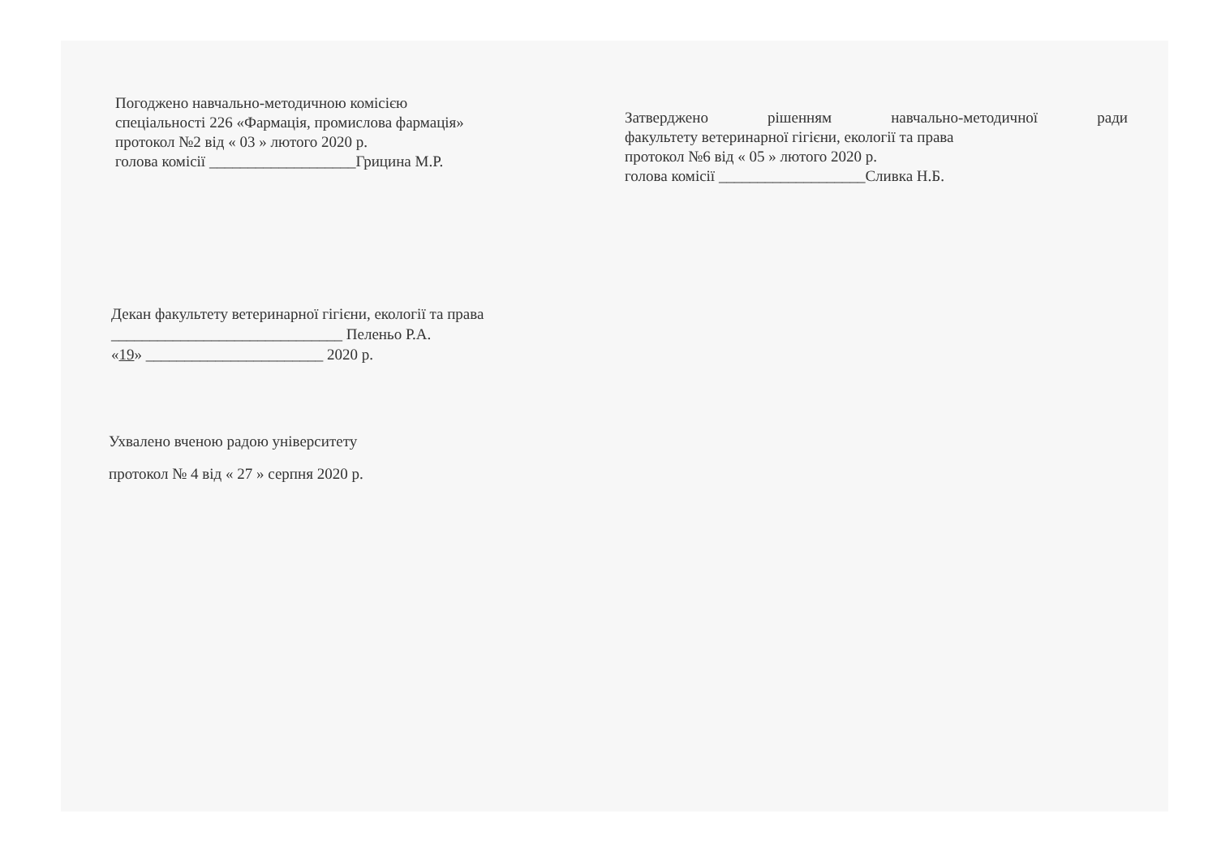Погоджено навчально-методичною комісією
спеціальності 226 «Фармація, промислова фармація»
протокол №2 від « 03 » лютого 2020 р.
голова комісії ___________________Грицина М.Р.
Затверджено рішенням навчально-методичної ради
факультету ветеринарної гігієни, екології та права
протокол №6 від « 05 » лютого 2020 р.
голова комісії ___________________Сливка Н.Б.
Декан факультету ветеринарної гігієни, екології та права
______________________________ Пеленьо Р.А.
«19» _______________________ 2020 р.
Ухвалено вченою радою університету
протокол № 4 від « 27 » серпня 2020 р.